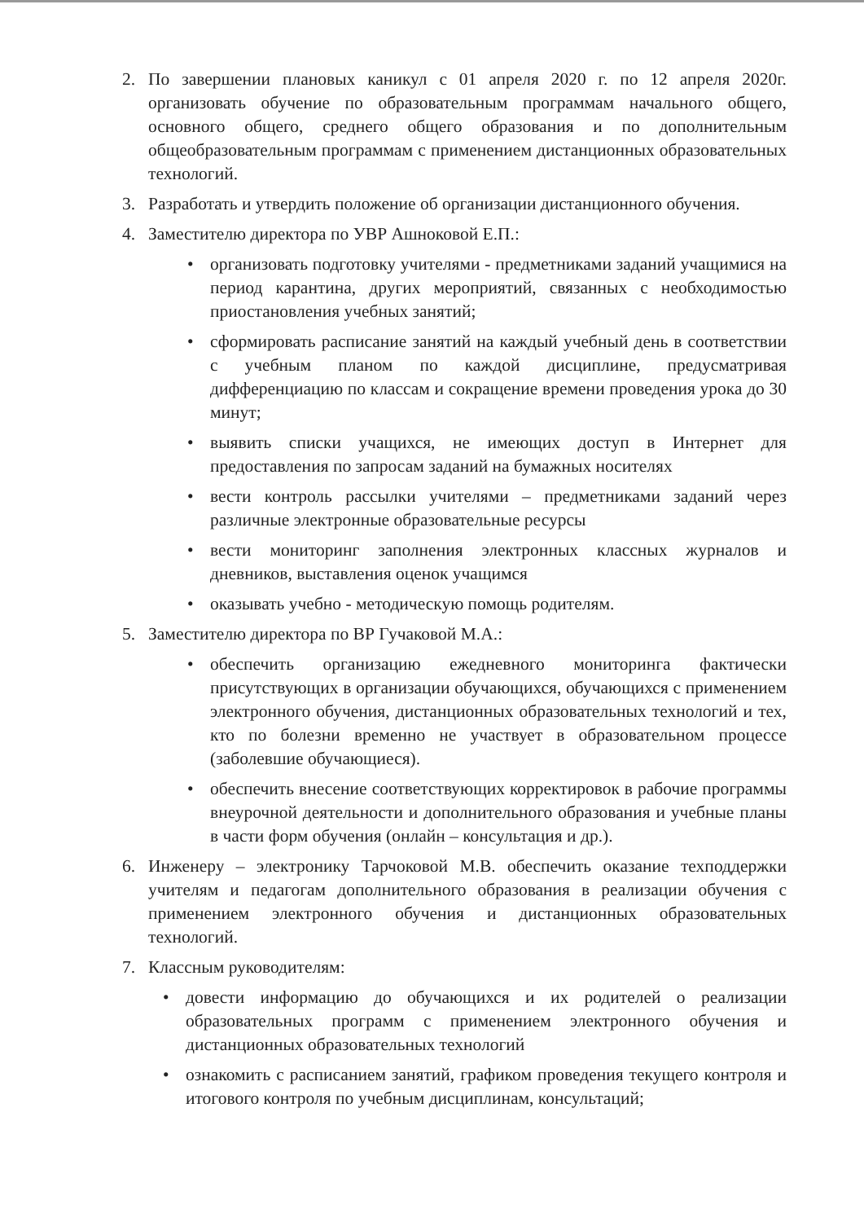2. По завершении плановых каникул с 01 апреля 2020 г. по 12 апреля 2020г. организовать обучение по образовательным программам начального общего, основного общего, среднего общего образования и по дополнительным общеобразовательным программам с применением дистанционных образовательных технологий.
3. Разработать и утвердить положение об организации дистанционного обучения.
4. Заместителю директора по УВР Ашноковой Е.П.:
• организовать подготовку учителями - предметниками заданий учащимися на период карантина, других мероприятий, связанных с необходимостью приостановления учебных занятий;
• сформировать расписание занятий на каждый учебный день в соответствии с учебным планом по каждой дисциплине, предусматривая дифференциацию по классам и сокращение времени проведения урока до 30 минут;
• выявить списки учащихся, не имеющих доступ в Интернет для предоставления по запросам заданий на бумажных носителях
• вести контроль рассылки учителями – предметниками заданий через различные электронные образовательные ресурсы
• вести мониторинг заполнения электронных классных журналов и дневников, выставления оценок учащимся
• оказывать учебно - методическую помощь родителям.
5. Заместителю директора по ВР Гучаковой М.А.:
• обеспечить организацию ежедневного мониторинга фактически присутствующих в организации обучающихся, обучающихся с применением электронного обучения, дистанционных образовательных технологий и тех, кто по болезни временно не участвует в образовательном процессе (заболевшие обучающиеся).
• обеспечить внесение соответствующих корректировок в рабочие программы внеурочной деятельности и дополнительного образования и учебные планы в части форм обучения (онлайн – консультация и др.).
6. Инженеру – электронику Тарчоковой М.В. обеспечить оказание техподдержки учителям и педагогам дополнительного образования в реализации обучения с применением электронного обучения и дистанционных образовательных технологий.
7. Классным руководителям:
• довести информацию до обучающихся и их родителей о реализации образовательных программ с применением электронного обучения и дистанционных образовательных технологий
• ознакомить с расписанием занятий, графиком проведения текущего контроля и итогового контроля по учебным дисциплинам, консультаций;